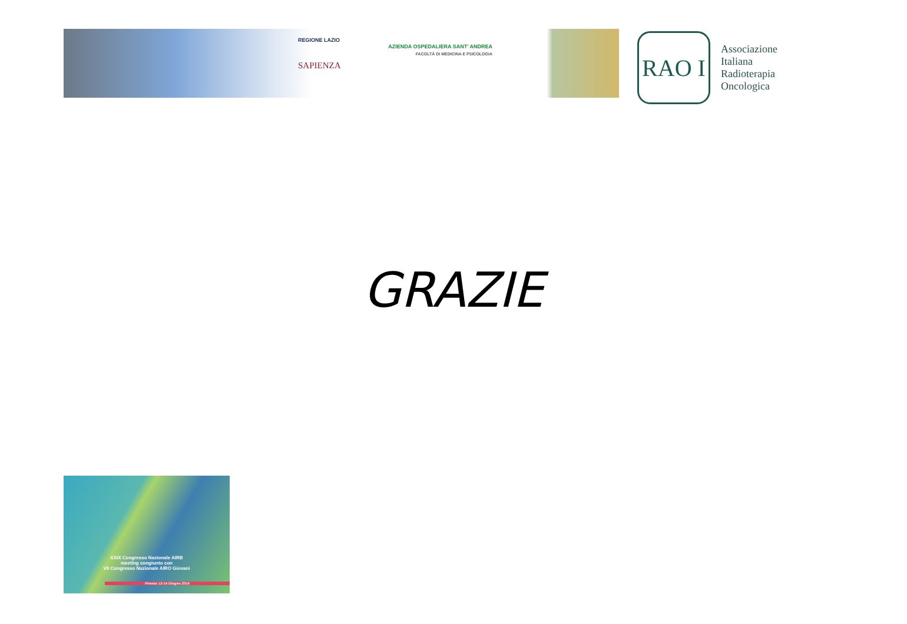REGIONE LAZIO
SAPIENZA
AZIENDA OSPEDALIERA SANT' ANDREA
FACOLTÀ DI MEDICINA E PSICOLOGIA
RAO I
Associazione
Italiana
Radioterapia
Oncologica
GRAZIE
XXIX Congresso Nazionale AIRB
meeting congiunto con
VII Congresso Nazionale AIRO Giovani
Firenze 12-14 Giugno 2014